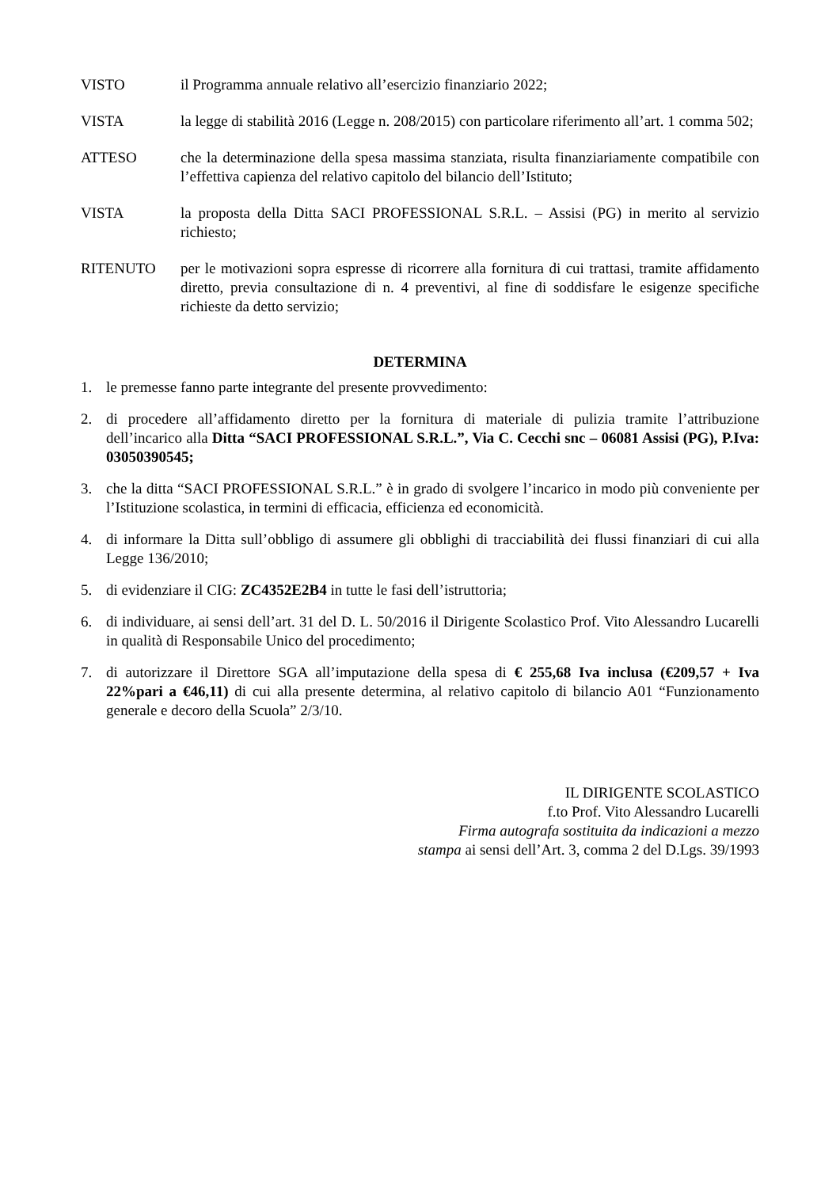VISTO il Programma annuale relativo all’esercizio finanziario 2022;
VISTA la legge di stabilità 2016 (Legge n. 208/2015) con particolare riferimento all’art. 1 comma 502;
ATTESO che la determinazione della spesa massima stanziata, risulta finanziariamente compatibile con l’effettiva capienza del relativo capitolo del bilancio dell’Istituto;
VISTA la proposta della Ditta SACI PROFESSIONAL S.R.L. – Assisi (PG) in merito al servizio richiesto;
RITENUTO per le motivazioni sopra espresse di ricorrere alla fornitura di cui trattasi, tramite affidamento diretto, previa consultazione di n. 4 preventivi, al fine di soddisfare le esigenze specifiche richieste da detto servizio;
DETERMINA
1. le premesse fanno parte integrante del presente provvedimento:
2. di procedere all’affidamento diretto per la fornitura di materiale di pulizia tramite l’attribuzione dell’incarico alla Ditta “SACI PROFESSIONAL S.R.L.”, Via C. Cecchi snc – 06081 Assisi (PG), P.Iva: 03050390545;
3. che la ditta “SACI PROFESSIONAL S.R.L.” è in grado di svolgere l’incarico in modo più conveniente per l’Istituzione scolastica, in termini di efficacia, efficienza ed economicità.
4. di informare la Ditta sull’obbligo di assumere gli obblighi di tracciabilità dei flussi finanziari di cui alla Legge 136/2010;
5. di evidenziare il CIG: ZC4352E2B4 in tutte le fasi dell’istruttoria;
6. di individuare, ai sensi dell’art. 31 del D. L. 50/2016 il Dirigente Scolastico Prof. Vito Alessandro Lucarelli in qualità di Responsabile Unico del procedimento;
7. di autorizzare il Direttore SGA all’imputazione della spesa di € 255,68 Iva inclusa (€209,57 + Iva 22%pari a €46,11) di cui alla presente determina, al relativo capitolo di bilancio A01 “Funzionamento generale e decoro della Scuola” 2/3/10.
IL DIRIGENTE SCOLASTICO
f.to Prof. Vito Alessandro Lucarelli
Firma autografa sostituita da indicazioni a mezzo
stampa ai sensi dell’Art. 3, comma 2 del D.Lgs. 39/1993